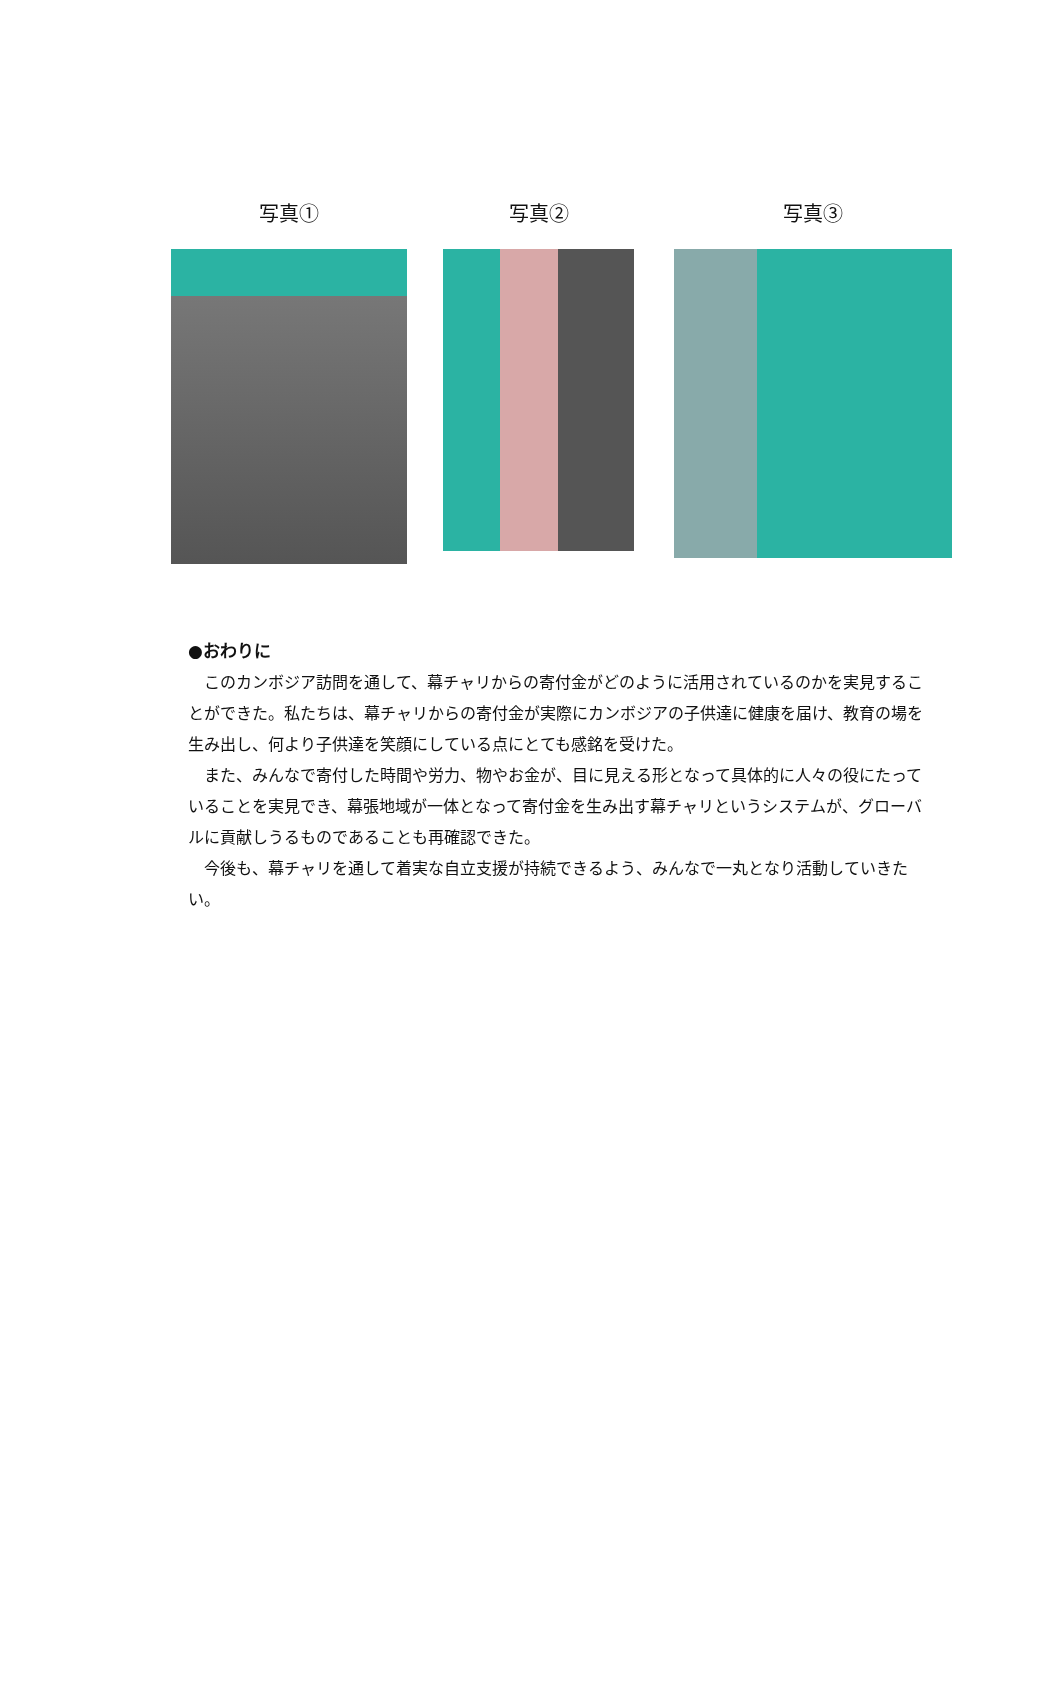写真① 写真② 写真③
●おわりに
このカンボジア訪問を通して、幕チャリからの寄付金がどのように活用されているのかを実見することができた。私たちは、幕チャリからの寄付金が実際にカンボジアの子供達に健康を届け、教育の場を生み出し、何より子供達を笑顔にしている点にとても感銘を受けた。
また、みんなで寄付した時間や労力、物やお金が、目に見える形となって具体的に人々の役にたっていることを実見でき、幕張地域が一体となって寄付金を生み出す幕チャリというシステムが、グローバルに貢献しうるものであることも再確認できた。
今後も、幕チャリを通して着実な自立支援が持続できるよう、みんなで一丸となり活動していきたい。